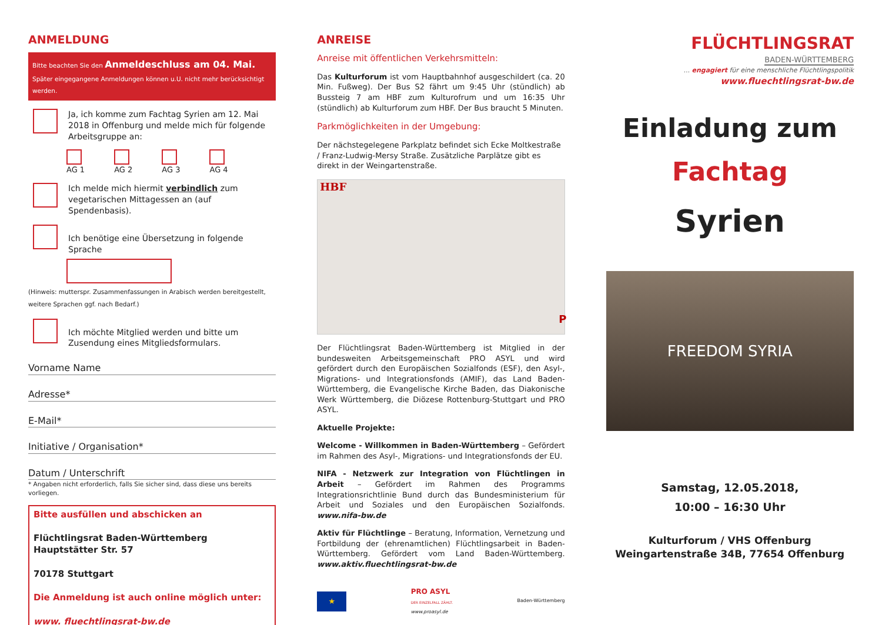ANMELDUNG
Bitte beachten Sie den Anmeldeschluss am 04. Mai. Später eingegangene Anmeldungen können u.U. nicht mehr berücksichtigt werden.
Ja, ich komme zum Fachtag Syrien am 12. Mai 2018 in Offenburg und melde mich für folgende Arbeitsgruppe an:
AG 1 AG 2 AG 3 AG 4
Ich melde mich hiermit verbindlich zum vegetarischen Mittagessen an (auf Spendenbasis).
Ich benötige eine Übersetzung in folgende Sprache
(Hinweis: mutterspr. Zusammenfassungen in Arabisch werden bereitgestellt, weitere Sprachen ggf. nach Bedarf.)
Ich möchte Mitglied werden und bitte um Zusendung eines Mitgliedsformulars.
Vorname Name
Adresse*
E-Mail*
Initiative / Organisation*
Datum / Unterschrift
* Angaben nicht erforderlich, falls Sie sicher sind, dass diese uns bereits vorliegen.
Bitte ausfüllen und abschicken an
Flüchtlingsrat Baden-Württemberg
Hauptstätter Str. 57
70178 Stuttgart
Die Anmeldung ist auch online möglich unter:
www. fluechtlingsrat-bw.de
ANREISE
Anreise mit öffentlichen Verkehrsmitteln:
Das Kulturforum ist vom Hauptbahnhof ausgeschildert (ca. 20 Min. Fußweg). Der Bus S2 fährt um 9:45 Uhr (stündlich) ab Bussteig 7 am HBF zum Kulturofrum und um 16:35 Uhr (stündlich) ab Kulturforum zum HBF. Der Bus braucht 5 Minuten.
Parkmöglichkeiten in der Umgebung:
Der nächstegelegene Parkplatz befindet sich Ecke Moltkestraße / Franz-Ludwig-Mersy Straße. Zusätzliche Parplätze gibt es direkt in der Weingartenstraße.
HBF
P
Der Flüchtlingsrat Baden-Württemberg ist Mitglied in der bundesweiten Arbeitsgemeinschaft PRO ASYL und wird gefördert durch den Europäischen Sozialfonds (ESF), den Asyl-, Migrations- und Integrationsfonds (AMIF), das Land Baden-Württemberg, die Evangelische Kirche Baden, das Diakonische Werk Württemberg, die Diözese Rottenburg-Stuttgart und PRO ASYL.
Aktuelle Projekte:
Welcome - Willkommen in Baden-Württemberg – Gefördert im Rahmen des Asyl-, Migrations- und Integrationsfonds der EU.
NIFA - Netzwerk zur Integration von Flüchtlingen in Arbeit – Gefördert im Rahmen des Programms Integrationsrichtlinie Bund durch das Bundesministerium für Arbeit und Soziales und den Europäischen Sozialfonds. www.nifa-bw.de
Aktiv für Flüchtlinge – Beratung, Information, Vernetzung und Fortbildung der (ehrenamtlichen) Flüchtlingsarbeit in Baden-Württemberg. Gefördert vom Land Baden-Württemberg. www.aktiv.fluechtlingsrat-bw.de
★
PRO ASYL
DER EINZELFALL ZÄHLT.
www.proasyl.de
Baden-Württemberg
FLÜCHTLINGSRAT
BADEN-WÜRTTEMBERG
... engagiert für eine menschliche Flüchtlingspolitik
www.fluechtlingsrat-bw.de
Einladung zum
Fachtag
Syrien
FREEDOM SYRIA
Samstag, 12.05.2018,
10:00 – 16:30 Uhr
Kulturforum / VHS Offenburg
Weingartenstraße 34B, 77654 Offenburg